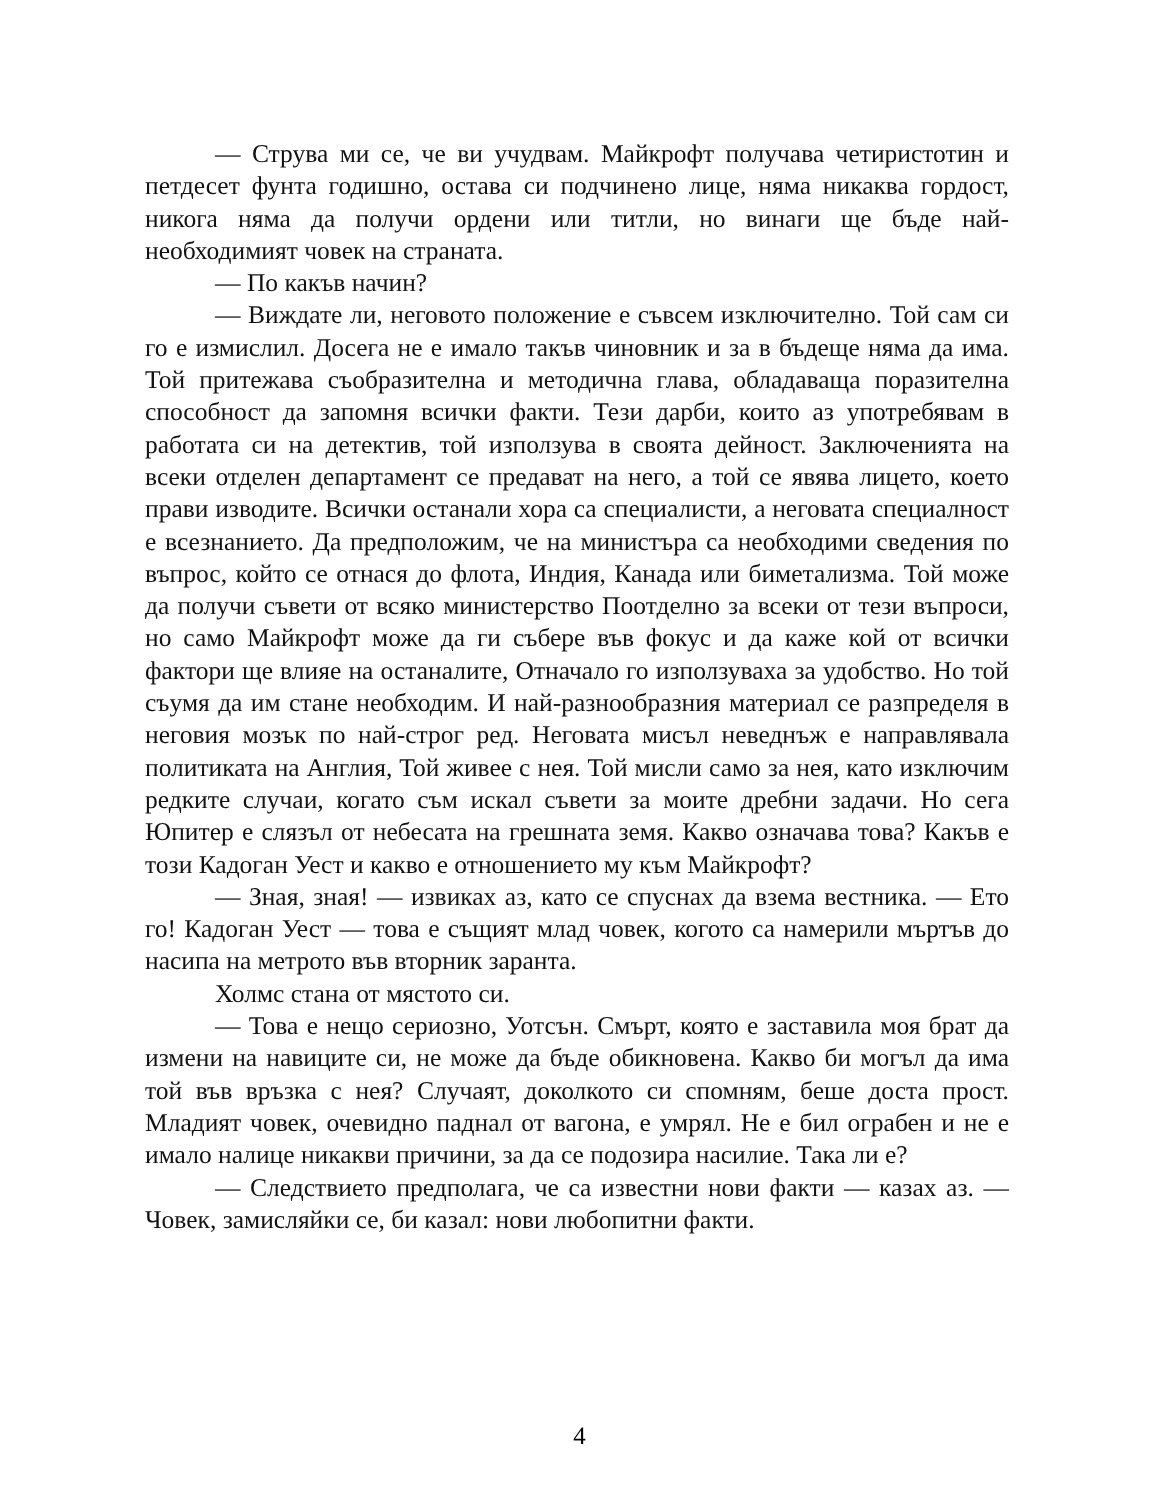— Струва ми се, че ви учудвам. Майкрофт получава четиристотин и петдесет фунта годишно, остава си подчинено лице, няма никаква гордост, никога няма да получи ордени или титли, но винаги ще бъде най-необходимият човек на страната.
— По какъв начин?
— Виждате ли, неговото положение е съвсем изключително. Той сам си го е измислил. Досега не е имало такъв чиновник и за в бъдеще няма да има. Той притежава съобразителна и методична глава, обладаваща поразителна способност да запомня всички факти. Тези дарби, които аз употребявам в работата си на детектив, той използува в своята дейност. Заключенията на всеки отделен департамент се предават на него, а той се явява лицето, което прави изводите. Всички останали хора са специалисти, а неговата специалност е всезнанието. Да предположим, че на министъра са необходими сведения по въпрос, който се отнася до флота, Индия, Канада или биметализма. Той може да получи съвети от всяко министерство Поотделно за всеки от тези въпроси, но само Майкрофт може да ги събере във фокус и да каже кой от всички фактори ще влияе на останалите, Отначало го използуваха за удобство. Но той съумя да им стане необходим. И най-разнообразния материал се разпределя в неговия мозък по най-строг ред. Неговата мисъл неведнъж е направлявала политиката на Англия, Той живее с нея. Той мисли само за нея, като изключим редките случаи, когато съм искал съвети за моите дребни задачи. Но сега Юпитер е слязъл от небесата на грешната земя. Какво означава това? Какъв е този Кадоган Уест и какво е отношението му към Майкрофт?
— Зная, зная! — извиках аз, като се спуснах да взема вестника. — Ето го! Кадоган Уест — това е същият млад човек, когото са намерили мъртъв до насипа на метрото във вторник заранта.
Холмс стана от мястото си.
— Това е нещо сериозно, Уотсън. Смърт, която е заставила моя брат да измени на навиците си, не може да бъде обикновена. Какво би могъл да има той във връзка с нея? Случаят, доколкото си спомням, беше доста прост. Младият човек, очевидно паднал от вагона, е умрял. Не е бил ограбен и не е имало налице никакви причини, за да се подозира насилие. Така ли е?
— Следствието предполага, че са известни нови факти — казах аз. — Човек, замисляйки се, би казал: нови любопитни факти.
4